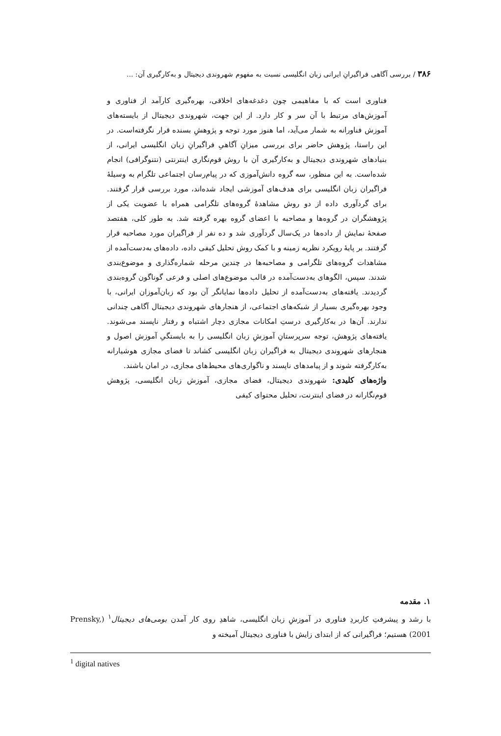۳۸۶ / بررسی آگاهی فراگیرانِ ایرانی زبان انگلیسی نسبت به مفهوم شهروندی دیجیتال و به‌کارگیری آن: ...
فناوری است که با مفاهیمی چون دغدغه‌های اخلاقی، بهره‌گیری کارآمد از فناوری و آموزش‌های مرتبط با آن سر و کار دارد. از این جهت، شهروندی دیجیتال از بایسته‌های آموزش فناورانه به شمار می‌آید، اما هنوز مورد توجه و پژوهشِ بسنده قرار نگرفته‌است. در این راستا، پژوهش حاضر برای بررسی میزانِ آگاهیِ فراگیرانِ زبان انگلیسی ایرانی، از بنیادهای شهروندی دیجیتال و به‌کارگیری آن با روش قوم‌نگاری اینترنتی (نتنوگرافی) انجام شده‌است. به این منظور، سه گروه دانش‌آموزی که در پیام‌رسان اجتماعی تلگرام به وسیلهٔ فراگیران زبان انگلیسی برای هدف‌های آموزشی ایجاد شده‌اند، مورد بررسی قرار گرفتند. برای گردآوری داده از دو روش مشاهدهٔ گروه‌های تلگرامی همراه با عضویت یکی از پژوهشگران در گروه‌ها و مصاحبه با اعضای گروه بهره گرفته شد. به طور کلی، هفتصد صفحهٔ نمایش از داده‌ها در یک‌سال گردآوری شد و ده نفر از فراگیران مورد مصاحبه قرار گرفتند. بر پایهٔ رویکرد نظریه زمینه و با کمک روش تحلیل کیفی داده، داده‌های به‌دست‌آمده از مشاهدات گروه‌های تلگرامی و مصاحبه‌ها در چندین مرحله شماره‌گذاری و موضوع‌بندی شدند. سپس، الگوهای به‌دست‌آمده در قالب موضوع‌های اصلی و فرعی گوناگون گروه‌بندی گردیدند. یافته‌های به‌دست‌آمده از تحلیل داده‌ها نمایانگر آن بود که زبان‌آموزان ایرانی، با وجود بهره‌گیری بسیار از شبکه‌های اجتماعی، از هنجارهای شهروندی دیجیتال آگاهی چندانی ندارند. آن‌ها در به‌کارگیری درستِ امکانات مجازی دچار اشتباه و رفتار ناپسند می‌شوند. یافته‌های پژوهش، توجه سرپرستانِ آموزشِ زبان انگلیسی را به بایستگیِ آموزش اصول و هنجارهای شهروندی دیجیتال به فراگیران زبان انگلیسی کشاند تا فضای مجازی هوشیارانه به‌کارگرفته شوند و از پیامدهای ناپسند و ناگواری‌های محیط‌های مجازی، در امان باشند.
واژه‌های کلیدی: شهروندی دیجیتال، فضای مجازی، آموزش زبان انگلیسی، پژوهش قوم‌نگارانه در فضای اینترنت، تحلیل محتوای کیفی
۱. مقدمه
با رشد و پیشرفتِ کاربردِ فناوری در آموزشِ زبان انگلیسی، شاهدِ روی کار آمدن بومی‌های دیجیتال<sup>۱</sup> (Prensky, 2001) هستیم؛ فراگیرانی که از ابتدای زایش با فناوری دیجیتال آمیخته و
<sup>1</sup> digital natives